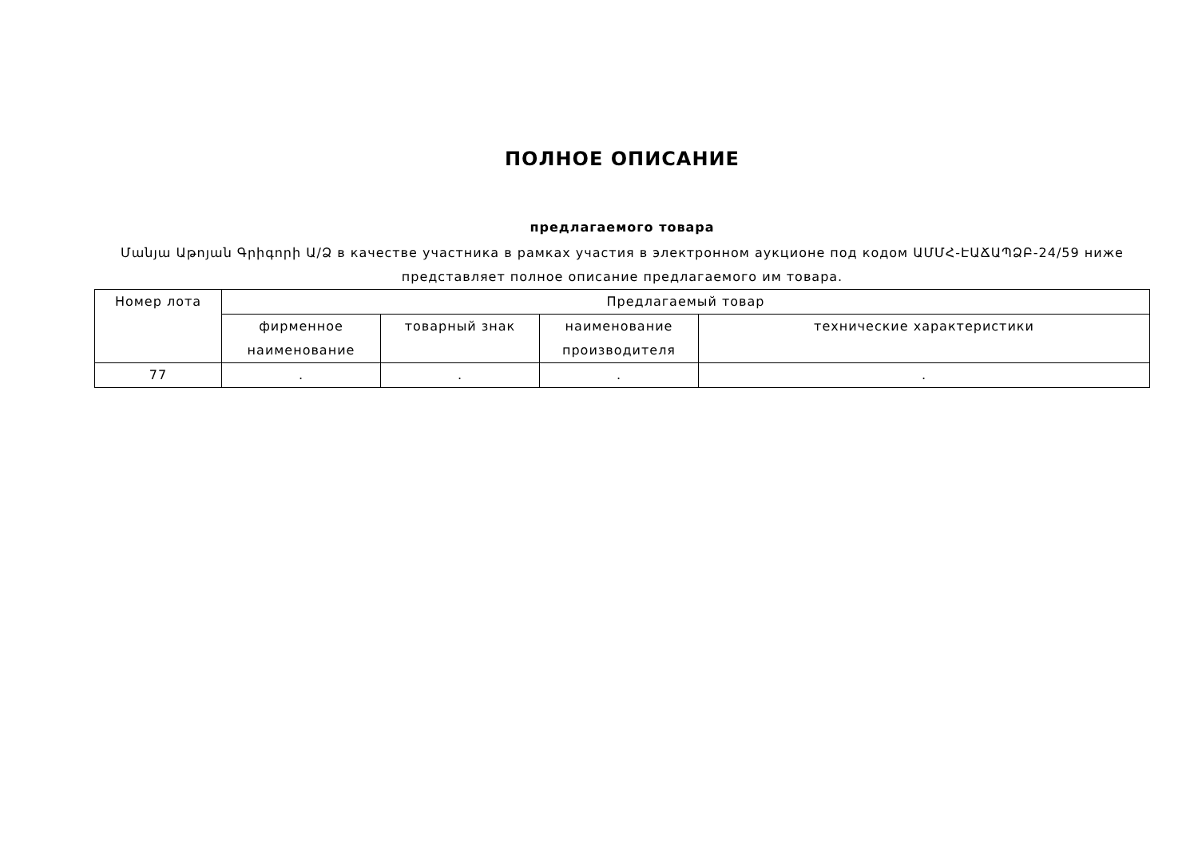ПОЛНОЕ ОПИСАНИЕ
предлагаемого товара
Մանյա Աթոյան Գրիգորի Ա/Ձ в качестве участника в рамках участия в электронном аукционе под кодом ԱՄՄՀ-ԷԱՃԱՊՁԲ-24/59 ниже представляет полное описание предлагаемого им товара.
| Номер лота | Предлагаемый товар | | | |
| --- | --- | --- | --- | --- |
| | фирменное наименование | товарный знак | наименование производителя | технические характеристики |
| 77 | . | . | . | . |